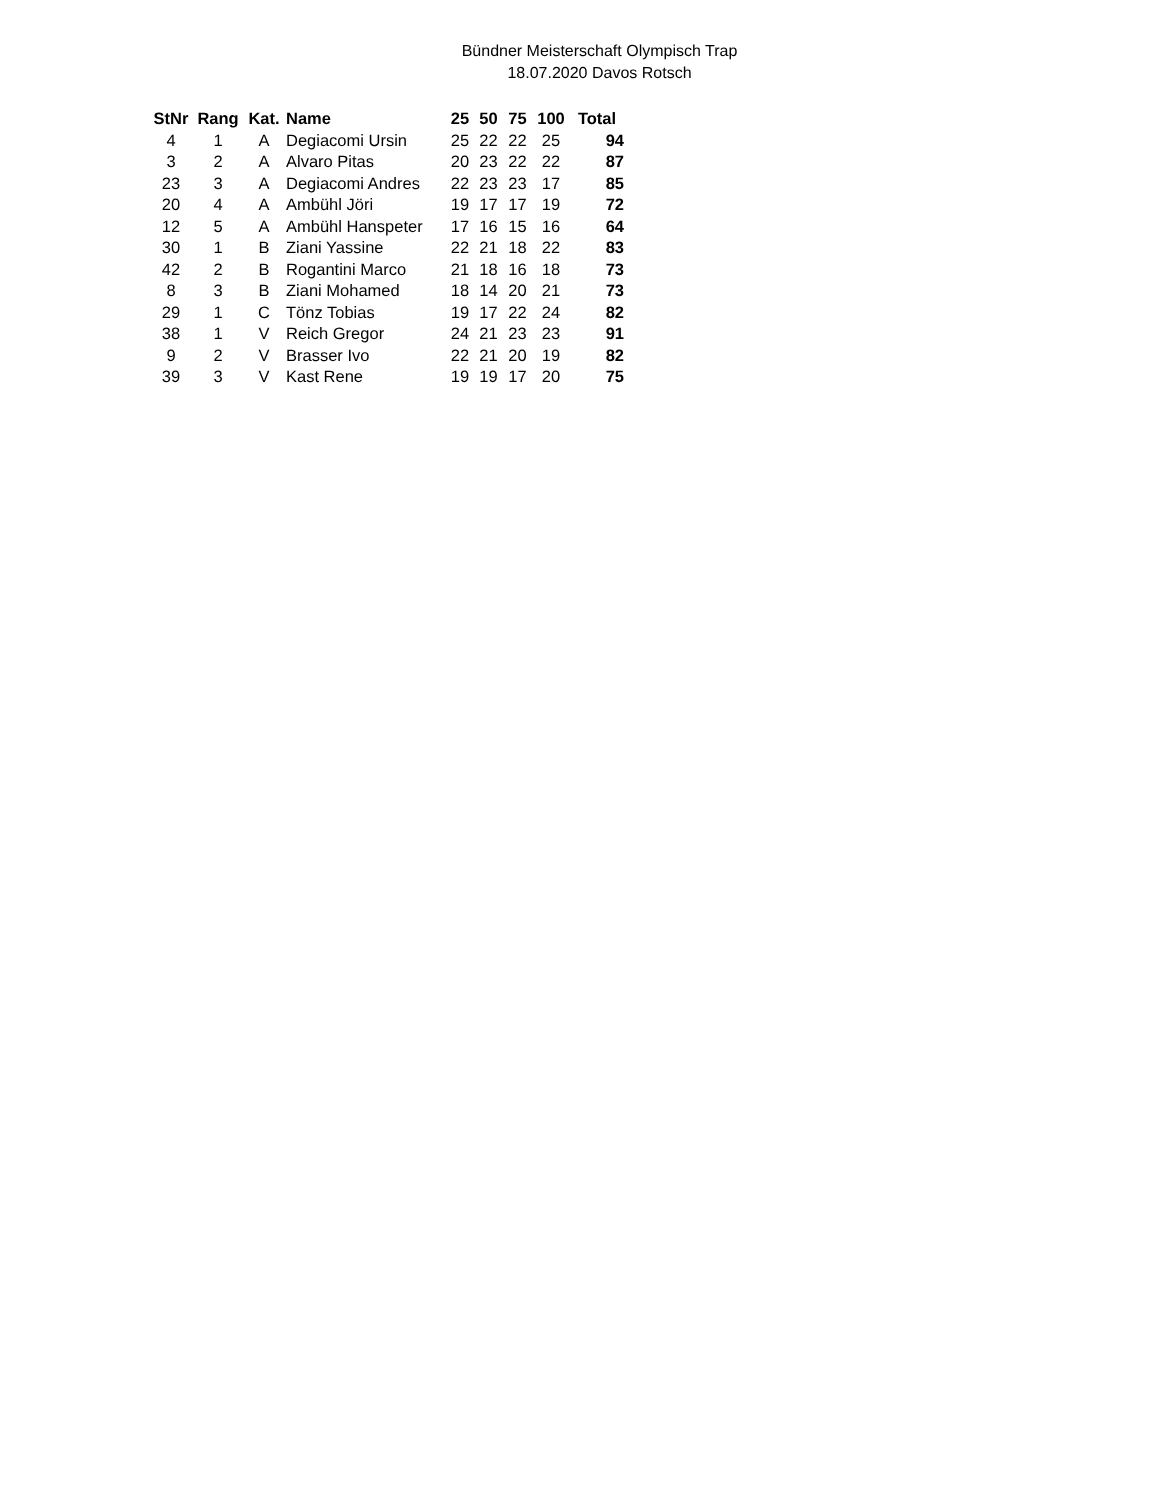Bündner Meisterschaft Olympisch Trap
18.07.2020 Davos Rotsch
| StNr | Rang | Kat. | Name | 25 | 50 | 75 | 100 | Total |
| --- | --- | --- | --- | --- | --- | --- | --- | --- |
| 4 | 1 | A | Degiacomi Ursin | 25 | 22 | 22 | 25 | 94 |
| 3 | 2 | A | Alvaro Pitas | 20 | 23 | 22 | 22 | 87 |
| 23 | 3 | A | Degiacomi Andres | 22 | 23 | 23 | 17 | 85 |
| 20 | 4 | A | Ambühl Jöri | 19 | 17 | 17 | 19 | 72 |
| 12 | 5 | A | Ambühl Hanspeter | 17 | 16 | 15 | 16 | 64 |
| 30 | 1 | B | Ziani Yassine | 22 | 21 | 18 | 22 | 83 |
| 42 | 2 | B | Rogantini Marco | 21 | 18 | 16 | 18 | 73 |
| 8 | 3 | B | Ziani Mohamed | 18 | 14 | 20 | 21 | 73 |
| 29 | 1 | C | Tönz Tobias | 19 | 17 | 22 | 24 | 82 |
| 38 | 1 | V | Reich Gregor | 24 | 21 | 23 | 23 | 91 |
| 9 | 2 | V | Brasser Ivo | 22 | 21 | 20 | 19 | 82 |
| 39 | 3 | V | Kast Rene | 19 | 19 | 17 | 20 | 75 |